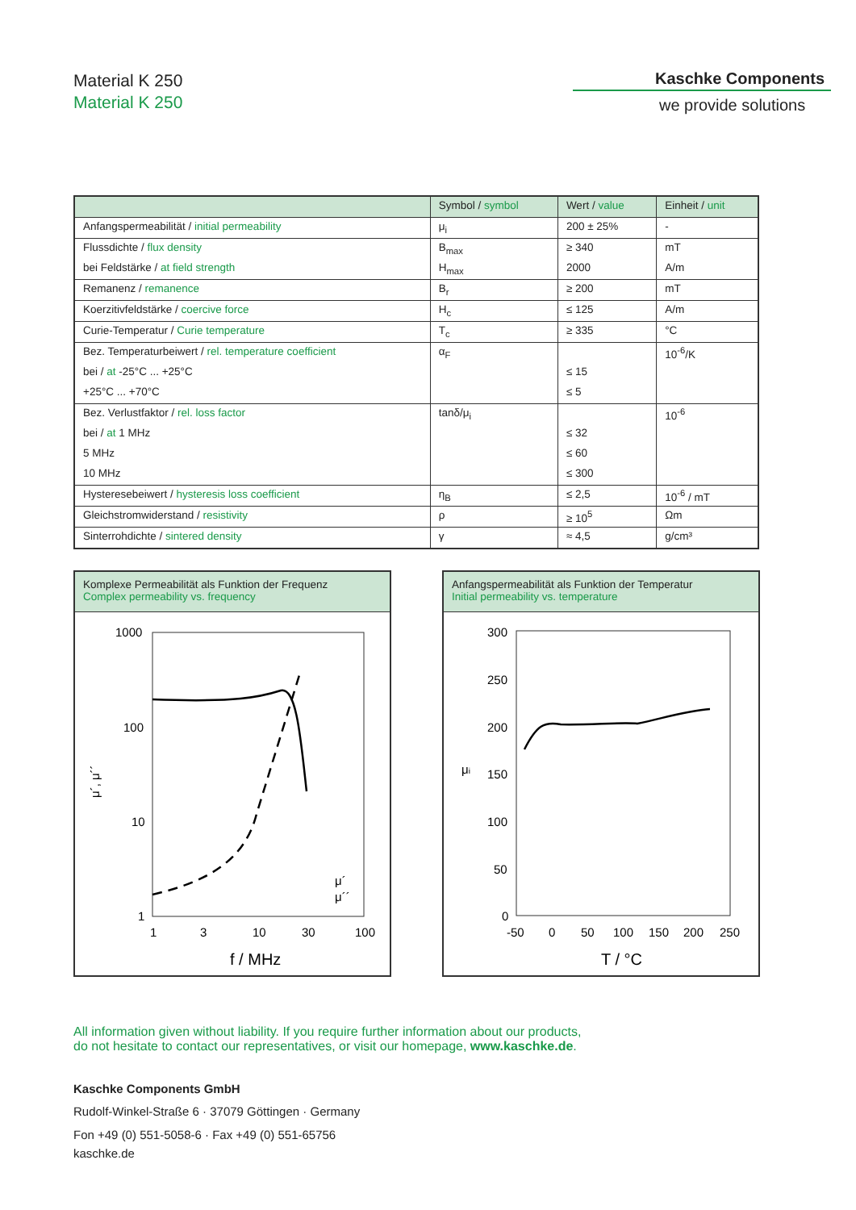Material K 250
Material K 250
Kaschke Components
we provide solutions
| | Symbol / symbol | Wert / value | Einheit / unit |
| --- | --- | --- | --- |
| Anfangspermeabilität / initial permeability | μ<sub>i</sub> | 200 ± 25% | - |
| Flussdichte / flux density | B<sub>max</sub> | ≥ 340 | mT |
| bei Feldstärke / at field strength | H<sub>max</sub> | 2000 | A/m |
| Remanenz / remanence | B<sub>r</sub> | ≥ 200 | mT |
| Koerzitivfeldstärke / coercive force | H<sub>c</sub> | ≤ 125 | A/m |
| Curie-Temperatur / Curie temperature | T<sub>c</sub> | ≥ 335 | °C |
| Bez. Temperaturbeiwert / rel. temperature coefficient | α<sub>F</sub> | | 10<sup>-6</sup>/K |
| bei / at -25°C ... +25°C | | ≤ 15 | |
| +25°C ... +70°C | | ≤ 5 | |
| Bez. Verlustfaktor / rel. loss factor | tanδ/μ<sub>i</sub> | | 10<sup>-6</sup> |
| bei / at 1 MHz | | ≤ 32 | |
| 5 MHz | | ≤ 60 | |
| 10 MHz | | ≤ 300 | |
| Hysteresebeiwert / hysteresis loss coefficient | η<sub>B</sub> | ≤ 2,5 | 10<sup>-6</sup> / mT |
| Gleichstromwiderstand / resistivity | ρ | ≥ 10<sup>5</sup> | Ωm |
| Sinterrohdichte / sintered density | γ | ≈ 4,5 | g/cm³ |
Komplexe Permeabilität als Funktion der Frequenz
Complex permeability vs. frequency
1000
100
10
1
1
3
10
30
100
f / MHz
μ´, μ´´
μ´
μ´´
Anfangspermeabilität als Funktion der Temperatur
Initial permeability vs. temperature
300
250
200
150
100
50
0
-50
0
50
100
150
200
250
T / °C
μi
All information given without liability. If you require further information about our products,
do not hesitate to contact our representatives, or visit our homepage, www.kaschke.de.
Kaschke Components GmbH
Rudolf-Winkel-Straße 6 · 37079 Göttingen · Germany
Fon +49 (0) 551-5058-6 · Fax +49 (0) 551-65756
kaschke.de